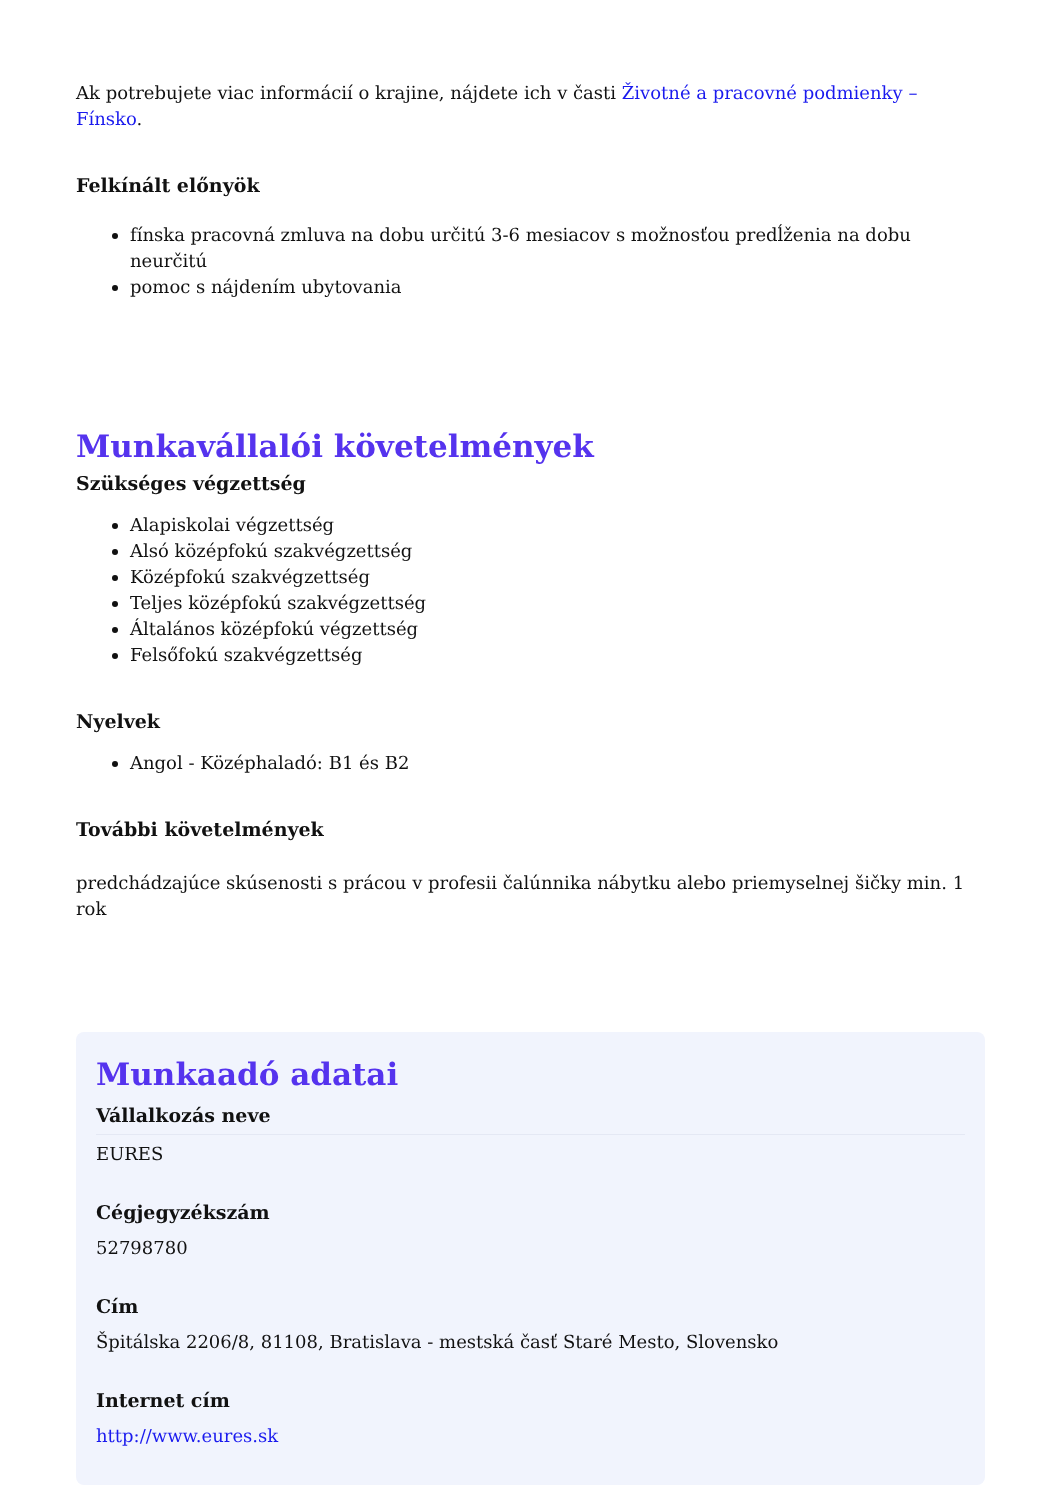Ak potrebujete viac informácií o krajine, nájdete ich v časti Životné a pracovné podmienky – Fínsko.
Felkínált előnyök
fínska pracovná zmluva na dobu určitú 3-6 mesiacov s možnosťou predĺženia na dobu neurčitú
pomoc s nájdením ubytovania
Munkavállalói követelmények
Szükséges végzettség
Alapiskolai végzettség
Alsó középfokú szakvégzettség
Középfokú szakvégzettség
Teljes középfokú szakvégzettség
Általános középfokú végzettség
Felsőfokú szakvégzettség
Nyelvek
Angol - Középhaladó: B1 és B2
További követelmények
predchádzajúce skúsenosti s prácou v profesii čalúnnika nábytku alebo priemyselnej šičky min. 1 rok
Munkaadó adatai
Vállalkozás neve
EURES
Cégjegyzékszám
52798780
Cím
Špitálska 2206/8, 81108, Bratislava - mestská časť Staré Mesto, Slovensko
Internet cím
http://www.eures.sk